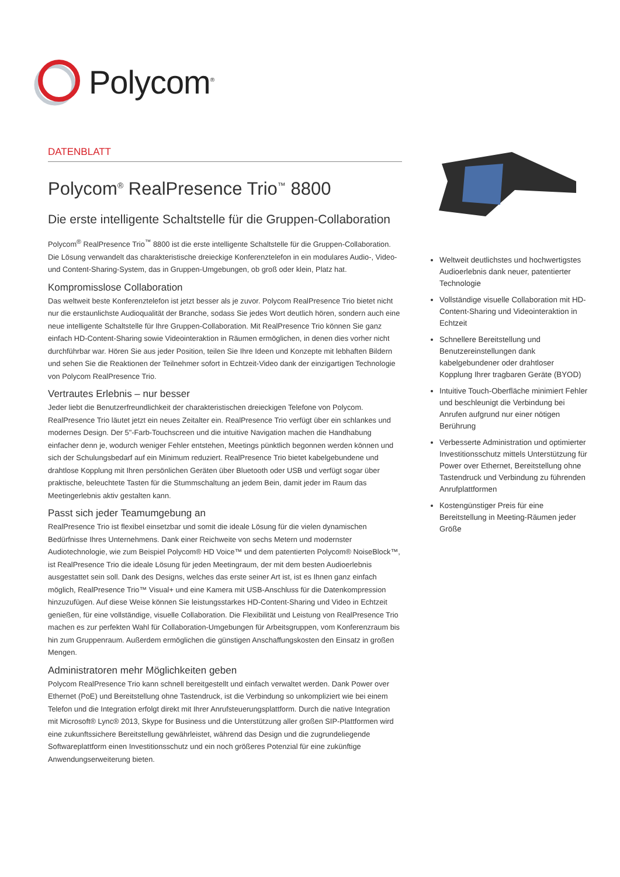Polycom<sup>®</sup>
DATENBLATT
Polycom<sup>®</sup> RealPresence Trio<sup>™</sup> 8800
Die erste intelligente Schaltstelle für die Gruppen-Collaboration
Polycom<sup>®</sup> RealPresence Trio<sup>™</sup> 8800 ist die erste intelligente Schaltstelle für die Gruppen-Collaboration. Die Lösung verwandelt das charakteristische dreieckige Konferenztelefon in ein modulares Audio-, Video- und Content-Sharing-System, das in Gruppen-Umgebungen, ob groß oder klein, Platz hat.
Kompromisslose Collaboration
Das weltweit beste Konferenztelefon ist jetzt besser als je zuvor. Polycom RealPresence Trio bietet nicht nur die erstaunlichste Audioqualität der Branche, sodass Sie jedes Wort deutlich hören, sondern auch eine neue intelligente Schaltstelle für Ihre Gruppen-Collaboration. Mit RealPresence Trio können Sie ganz einfach HD-Content-Sharing sowie Videointeraktion in Räumen ermöglichen, in denen dies vorher nicht durchführbar war. Hören Sie aus jeder Position, teilen Sie Ihre Ideen und Konzepte mit lebhaften Bildern und sehen Sie die Reaktionen der Teilnehmer sofort in Echtzeit-Video dank der einzigartigen Technologie von Polycom RealPresence Trio.
Vertrautes Erlebnis – nur besser
Jeder liebt die Benutzerfreundlichkeit der charakteristischen dreieckigen Telefone von Polycom. RealPresence Trio läutet jetzt ein neues Zeitalter ein. RealPresence Trio verfügt über ein schlankes und modernes Design. Der 5"-Farb-Touchscreen und die intuitive Navigation machen die Handhabung einfacher denn je, wodurch weniger Fehler entstehen, Meetings pünktlich begonnen werden können und sich der Schulungsbedarf auf ein Minimum reduziert. RealPresence Trio bietet kabelgebundene und drahtlose Kopplung mit Ihren persönlichen Geräten über Bluetooth oder USB und verfügt sogar über praktische, beleuchtete Tasten für die Stummschaltung an jedem Bein, damit jeder im Raum das Meetingerlebnis aktiv gestalten kann.
Passt sich jeder Teamumgebung an
RealPresence Trio ist flexibel einsetzbar und somit die ideale Lösung für die vielen dynamischen Bedürfnisse Ihres Unternehmens. Dank einer Reichweite von sechs Metern und modernster Audiotechnologie, wie zum Beispiel Polycom® HD Voice™ und dem patentierten Polycom® NoiseBlock™, ist RealPresence Trio die ideale Lösung für jeden Meetingraum, der mit dem besten Audioerlebnis ausgestattet sein soll. Dank des Designs, welches das erste seiner Art ist, ist es Ihnen ganz einfach möglich, RealPresence Trio™ Visual+ und eine Kamera mit USB-Anschluss für die Datenkompression hinzuzufügen. Auf diese Weise können Sie leistungsstarkes HD-Content-Sharing und Video in Echtzeit genießen, für eine vollständige, visuelle Collaboration. Die Flexibilität und Leistung von RealPresence Trio machen es zur perfekten Wahl für Collaboration-Umgebungen für Arbeitsgruppen, vom Konferenzraum bis hin zum Gruppenraum. Außerdem ermöglichen die günstigen Anschaffungskosten den Einsatz in großen Mengen.
Administratoren mehr Möglichkeiten geben
Polycom RealPresence Trio kann schnell bereitgestellt und einfach verwaltet werden. Dank Power over Ethernet (PoE) und Bereitstellung ohne Tastendruck, ist die Verbindung so unkompliziert wie bei einem Telefon und die Integration erfolgt direkt mit Ihrer Anrufsteuerungsplattform. Durch die native Integration mit Microsoft® Lync® 2013, Skype for Business und die Unterstützung aller großen SIP-Plattformen wird eine zukunftssichere Bereitstellung gewährleistet, während das Design und die zugrundeliegende Softwareplattform einen Investitionsschutz und ein noch größeres Potenzial für eine zukünftige Anwendungserweiterung bieten.
Weltweit deutlichstes und hochwertigstes Audioerlebnis dank neuer, patentierter Technologie
Vollständige visuelle Collaboration mit HD-Content-Sharing und Videointeraktion in Echtzeit
Schnellere Bereitstellung und Benutzereinstellungen dank kabelgebundener oder drahtloser Kopplung Ihrer tragbaren Geräte (BYOD)
Intuitive Touch-Oberfläche minimiert Fehler und beschleunigt die Verbindung bei Anrufen aufgrund nur einer nötigen Berührung
Verbesserte Administration und optimierter Investitionsschutz mittels Unterstützung für Power over Ethernet, Bereitstellung ohne Tastendruck und Verbindung zu führenden Anrufplattformen
Kostengünstiger Preis für eine Bereitstellung in Meeting-Räumen jeder Größe